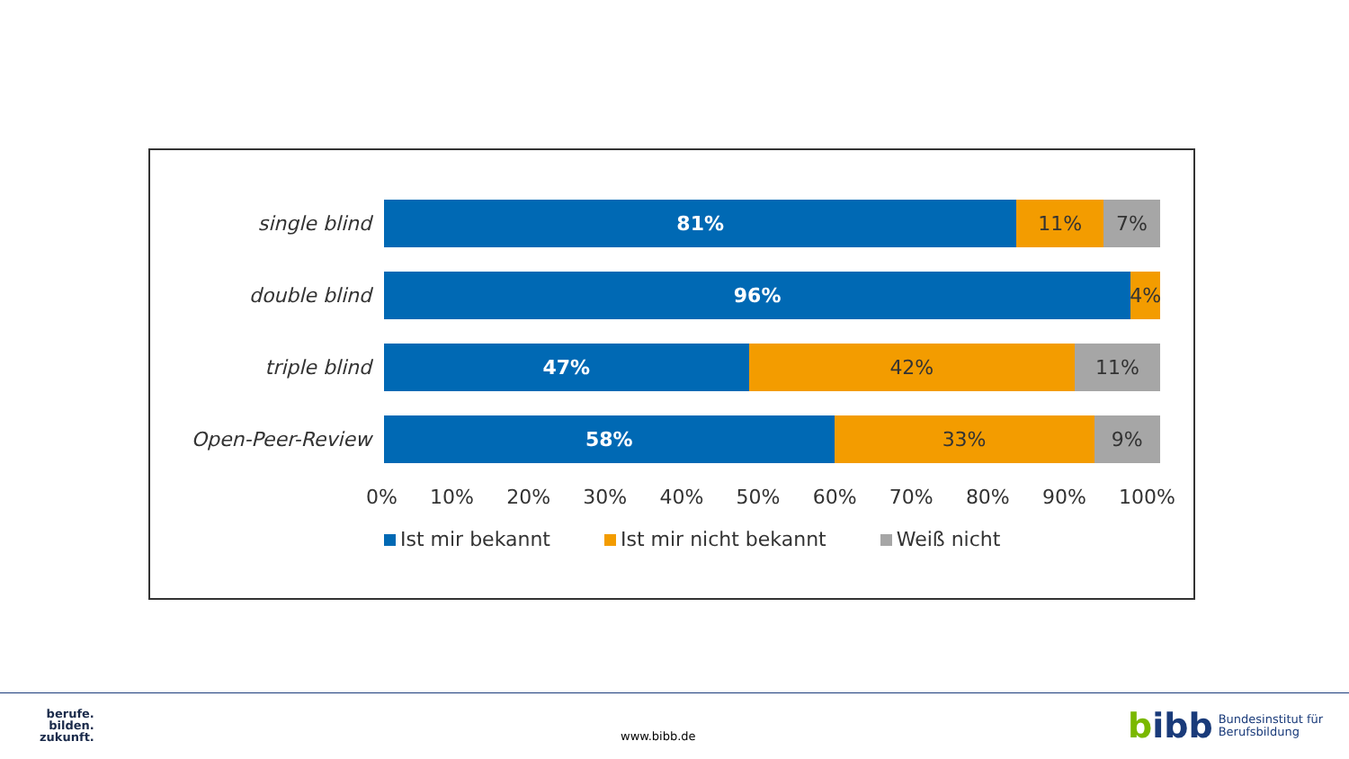single blind
81% 11% 7%
double blind
96% 4%
triple blind
47% 42% 11%
Open-Peer-Review
58% 33% 9%
0% 10% 20% 30% 40% 50% 60% 70% 80% 90% 100%
Ist mir bekannt Ist mir nicht bekannt Weiß nicht
berufe.
bilden.
zukunft.
www.bibb.de
bibb Bundesinstitut für
Berufsbildung